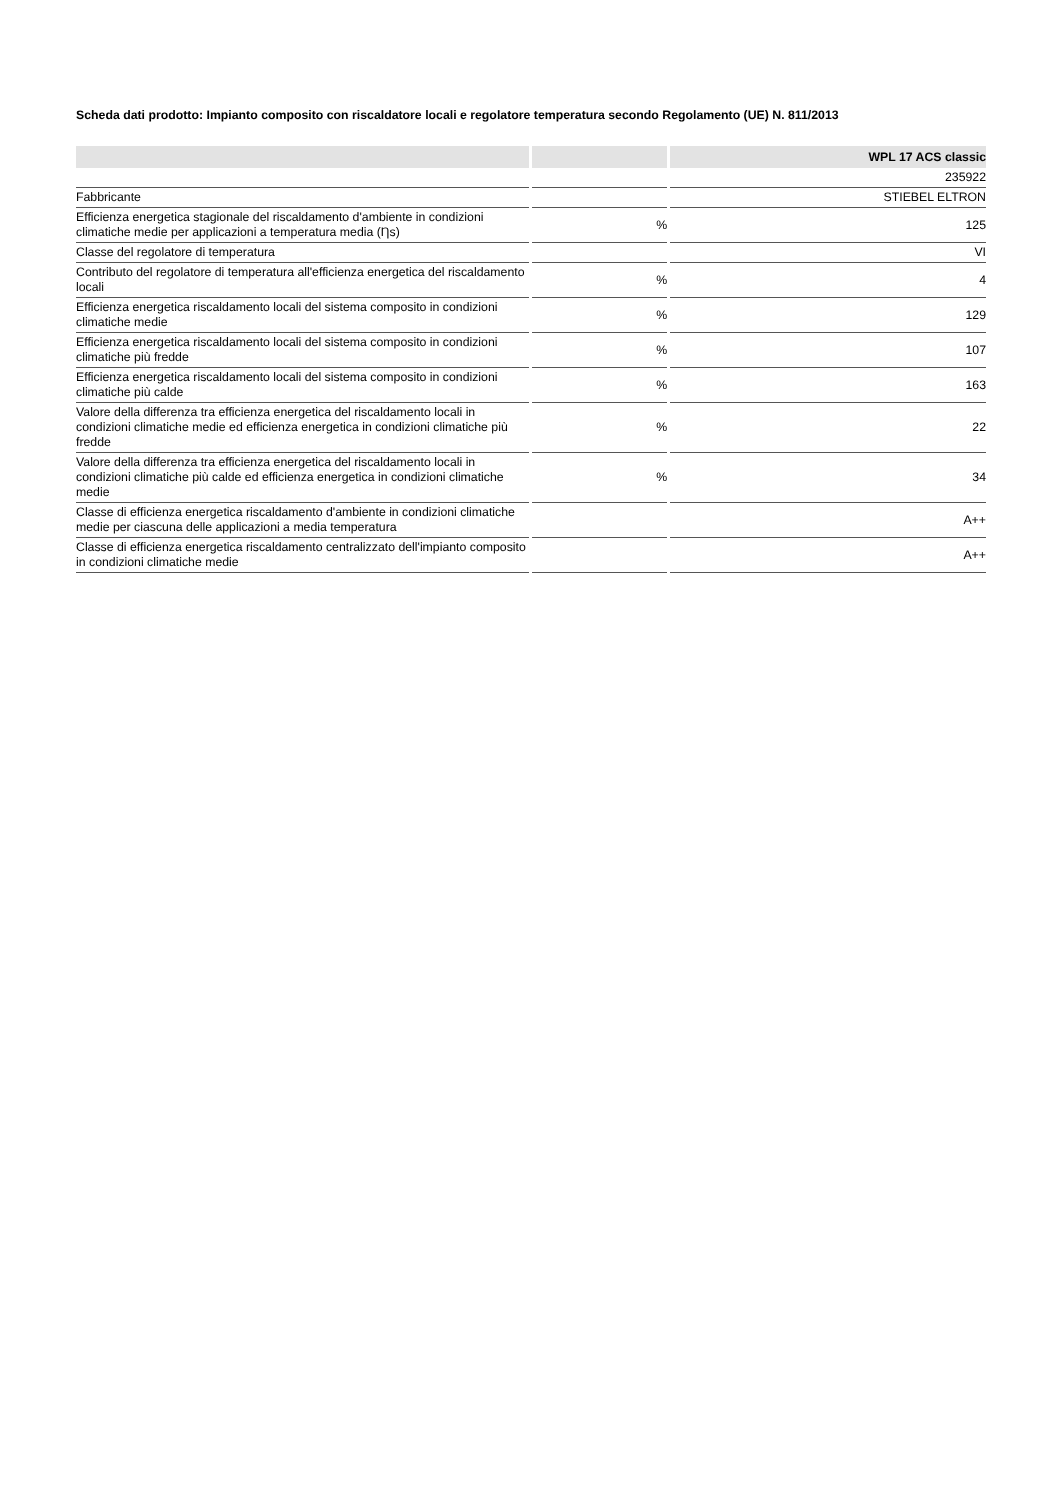Scheda dati prodotto: Impianto composito con riscaldatore locali e regolatore temperatura secondo Regolamento (UE) N. 811/2013
| | | WPL 17 ACS classic |
| --- | --- | --- |
| | | 235922 |
| Fabbricante | | STIEBEL ELTRON |
| Efficienza energetica stagionale del riscaldamento d'ambiente in condizioni climatiche medie per applicazioni a temperatura media (Ƞs) | % | 125 |
| Classe del regolatore di temperatura | | VI |
| Contributo del regolatore di temperatura all'efficienza energetica del riscaldamento locali | % | 4 |
| Efficienza energetica riscaldamento locali del sistema composito in condizioni climatiche medie | % | 129 |
| Efficienza energetica riscaldamento locali del sistema composito in condizioni climatiche più fredde | % | 107 |
| Efficienza energetica riscaldamento locali del sistema composito in condizioni climatiche più calde | % | 163 |
| Valore della differenza tra efficienza energetica del riscaldamento locali in condizioni climatiche medie ed efficienza energetica in condizioni climatiche più fredde | % | 22 |
| Valore della differenza tra efficienza energetica del riscaldamento locali in condizioni climatiche più calde ed efficienza energetica in condizioni climatiche medie | % | 34 |
| Classe di efficienza energetica riscaldamento d'ambiente in condizioni climatiche medie per ciascuna delle applicazioni a media temperatura | | A++ |
| Classe di efficienza energetica riscaldamento centralizzato dell'impianto composito in condizioni climatiche medie | | A++ |